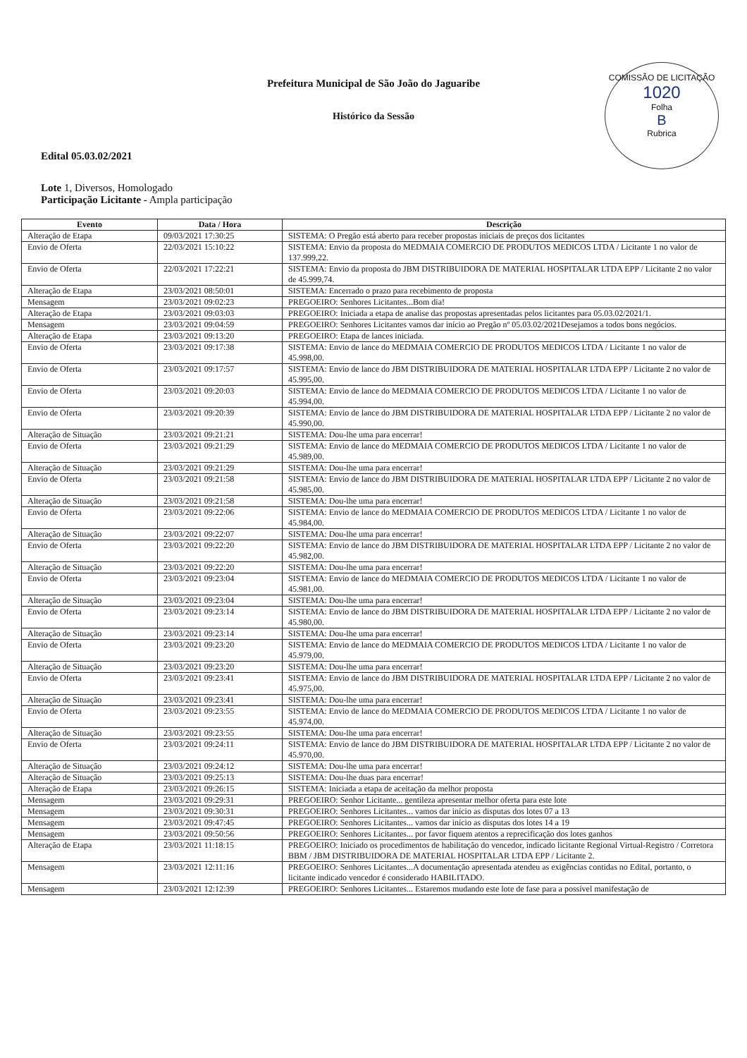COMISSÃO DE LICITAÇÃO
1020
Folha
B
Rubrica
Prefeitura Municipal de São João do Jaguaribe
Histórico da Sessão
Edital 05.03.02/2021
Lote 1, Diversos, Homologado
Participação Licitante - Ampla participação
| Evento | Data / Hora | Descrição |
| --- | --- | --- |
| Alteração de Etapa | 09/03/2021 17:30:25 | SISTEMA: O Pregão está aberto para receber propostas iniciais de preços dos licitantes |
| Envio de Oferta | 22/03/2021 15:10:22 | SISTEMA: Envio da proposta do MEDMAIA COMERCIO DE PRODUTOS MEDICOS LTDA / Licitante 1 no valor de 137.999,22. |
| Envio de Oferta | 22/03/2021 17:22:21 | SISTEMA: Envio da proposta do JBM DISTRIBUIDORA DE MATERIAL HOSPITALAR LTDA EPP / Licitante 2 no valor de 45.999,74. |
| Alteração de Etapa | 23/03/2021 08:50:01 | SISTEMA: Encerrado o prazo para recebimento de proposta |
| Mensagem | 23/03/2021 09:02:23 | PREGOEIRO: Senhores Licitantes...Bom dia! |
| Alteração de Etapa | 23/03/2021 09:03:03 | PREGOEIRO: Iniciada a etapa de analise das propostas apresentadas pelos licitantes para 05.03.02/2021/1. |
| Mensagem | 23/03/2021 09:04:59 | PREGOEIRO: Senhores Licitantes vamos dar início ao Pregão nº 05.03.02/2021Desejamos a todos bons negócios. |
| Alteração de Etapa | 23/03/2021 09:13:20 | PREGOEIRO: Etapa de lances iniciada. |
| Envio de Oferta | 23/03/2021 09:17:38 | SISTEMA: Envio de lance do MEDMAIA COMERCIO DE PRODUTOS MEDICOS LTDA / Licitante 1 no valor de 45.998,00. |
| Envio de Oferta | 23/03/2021 09:17:57 | SISTEMA: Envio de lance do JBM DISTRIBUIDORA DE MATERIAL HOSPITALAR LTDA EPP / Licitante 2 no valor de 45.995,00. |
| Envio de Oferta | 23/03/2021 09:20:03 | SISTEMA: Envio de lance do MEDMAIA COMERCIO DE PRODUTOS MEDICOS LTDA / Licitante 1 no valor de 45.994,00. |
| Envio de Oferta | 23/03/2021 09:20:39 | SISTEMA: Envio de lance do JBM DISTRIBUIDORA DE MATERIAL HOSPITALAR LTDA EPP / Licitante 2 no valor de 45.990,00. |
| Alteração de Situação | 23/03/2021 09:21:21 | SISTEMA: Dou-lhe uma para encerrar! |
| Envio de Oferta | 23/03/2021 09:21:29 | SISTEMA: Envio de lance do MEDMAIA COMERCIO DE PRODUTOS MEDICOS LTDA / Licitante 1 no valor de 45.989,00. |
| Alteração de Situação | 23/03/2021 09:21:29 | SISTEMA: Dou-lhe uma para encerrar! |
| Envio de Oferta | 23/03/2021 09:21:58 | SISTEMA: Envio de lance do JBM DISTRIBUIDORA DE MATERIAL HOSPITALAR LTDA EPP / Licitante 2 no valor de 45.985,00. |
| Alteração de Situação | 23/03/2021 09:21:58 | SISTEMA: Dou-lhe uma para encerrar! |
| Envio de Oferta | 23/03/2021 09:22:06 | SISTEMA: Envio de lance do MEDMAIA COMERCIO DE PRODUTOS MEDICOS LTDA / Licitante 1 no valor de 45.984,00. |
| Alteração de Situação | 23/03/2021 09:22:07 | SISTEMA: Dou-lhe uma para encerrar! |
| Envio de Oferta | 23/03/2021 09:22:20 | SISTEMA: Envio de lance do JBM DISTRIBUIDORA DE MATERIAL HOSPITALAR LTDA EPP / Licitante 2 no valor de 45.982,00. |
| Alteração de Situação | 23/03/2021 09:22:20 | SISTEMA: Dou-lhe uma para encerrar! |
| Envio de Oferta | 23/03/2021 09:23:04 | SISTEMA: Envio de lance do MEDMAIA COMERCIO DE PRODUTOS MEDICOS LTDA / Licitante 1 no valor de 45.981,00. |
| Alteração de Situação | 23/03/2021 09:23:04 | SISTEMA: Dou-lhe uma para encerrar! |
| Envio de Oferta | 23/03/2021 09:23:14 | SISTEMA: Envio de lance do JBM DISTRIBUIDORA DE MATERIAL HOSPITALAR LTDA EPP / Licitante 2 no valor de 45.980,00. |
| Alteração de Situação | 23/03/2021 09:23:14 | SISTEMA: Dou-lhe uma para encerrar! |
| Envio de Oferta | 23/03/2021 09:23:20 | SISTEMA: Envio de lance do MEDMAIA COMERCIO DE PRODUTOS MEDICOS LTDA / Licitante 1 no valor de 45.979,00. |
| Alteração de Situação | 23/03/2021 09:23:20 | SISTEMA: Dou-lhe uma para encerrar! |
| Envio de Oferta | 23/03/2021 09:23:41 | SISTEMA: Envio de lance do JBM DISTRIBUIDORA DE MATERIAL HOSPITALAR LTDA EPP / Licitante 2 no valor de 45.975,00. |
| Alteração de Situação | 23/03/2021 09:23:41 | SISTEMA: Dou-lhe uma para encerrar! |
| Envio de Oferta | 23/03/2021 09:23:55 | SISTEMA: Envio de lance do MEDMAIA COMERCIO DE PRODUTOS MEDICOS LTDA / Licitante 1 no valor de 45.974,00. |
| Alteração de Situação | 23/03/2021 09:23:55 | SISTEMA: Dou-lhe uma para encerrar! |
| Envio de Oferta | 23/03/2021 09:24:11 | SISTEMA: Envio de lance do JBM DISTRIBUIDORA DE MATERIAL HOSPITALAR LTDA EPP / Licitante 2 no valor de 45.970,00. |
| Alteração de Situação | 23/03/2021 09:24:12 | SISTEMA: Dou-lhe uma para encerrar! |
| Alteração de Situação | 23/03/2021 09:25:13 | SISTEMA: Dou-lhe duas para encerrar! |
| Alteração de Etapa | 23/03/2021 09:26:15 | SISTEMA: Iniciada a etapa de aceitação da melhor proposta |
| Mensagem | 23/03/2021 09:29:31 | PREGOEIRO: Senhor Licitante... gentileza apresentar melhor oferta para este lote |
| Mensagem | 23/03/2021 09:30:31 | PREGOEIRO: Senhores Licitantes... vamos dar início as disputas dos lotes 07 a 13 |
| Mensagem | 23/03/2021 09:47:45 | PREGOEIRO: Senhores Licitantes... vamos dar início as disputas dos lotes 14 a 19 |
| Mensagem | 23/03/2021 09:50:56 | PREGOEIRO: Senhores Licitantes... por favor fiquem atentos a reprecificação dos lotes ganhos |
| Alteração de Etapa | 23/03/2021 11:18:15 | PREGOEIRO: Iniciado os procedimentos de habilitação do vencedor, indicado licitante Regional Virtual-Registro / Corretora BBM / JBM DISTRIBUIDORA DE MATERIAL HOSPITALAR LTDA EPP / Licitante 2. |
| Mensagem | 23/03/2021 12:11:16 | PREGOEIRO: Senhores Licitantes...A documentação apresentada atendeu as exigências contidas no Edital, portanto, o licitante indicado vencedor é considerado HABILITADO. |
| Mensagem | 23/03/2021 12:12:39 | PREGOEIRO: Senhores Licitantes... Estaremos mudando este lote de fase para a possível manifestação de |